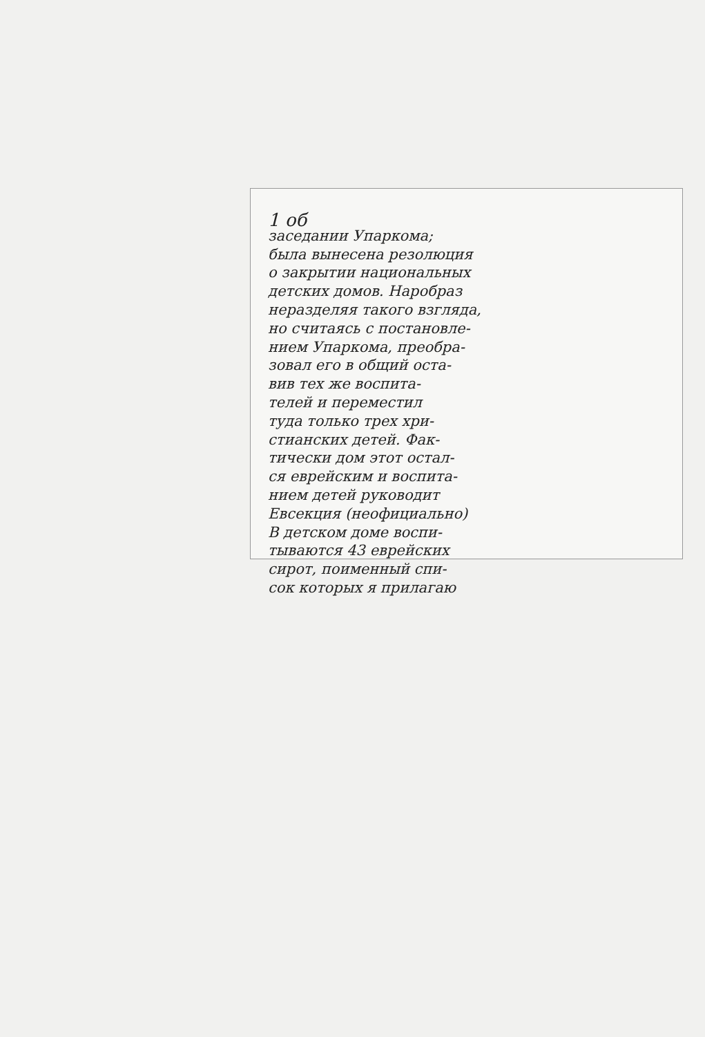1 об
заседании Упаркома;
была вынесена резолюция
о закрытии национальных
детских домов. Наробраз
неразделяя такого взгляда,
но считаясь с постановле-
нием Упаркома, преобра-
зовал его в общий оста-
вив тех же воспита-
телей и переместил
туда только трех хри-
стианских детей. Фак-
тически дом этот остал-
ся еврейским и воспита-
нием детей руководит
Евсекция (неофициально)
В детском доме воспи-
тываются 43 еврейских
сирот, поименный спи-
сок которых я прилагаю